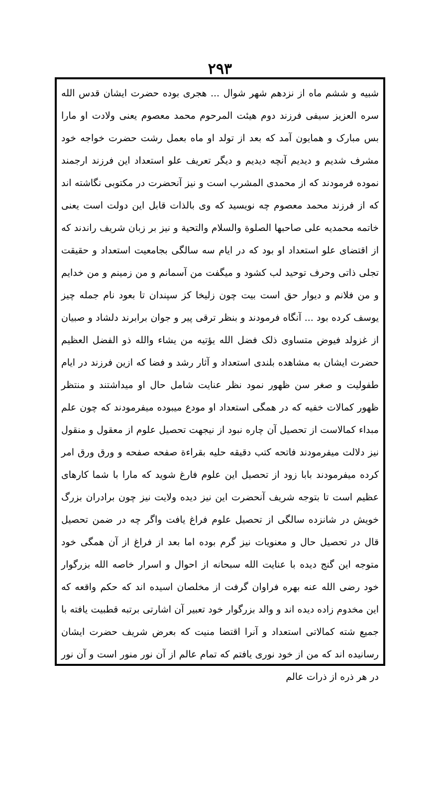۲۹۳
شبیه و ششم ماه از نزدهم شهر شوال ... هجری بوده حضرت ایشان قدس الله سره العزیز سیفی فرزند دوم هیئت المرحوم محمد معصوم یعنی ولادت او مارا بس مبارک و همایون آمد که بعد از تولد او ماه بعمل رشت حضرت خواجه خود مشرف شدیم و دیدیم آنچه دیدیم و دیگر تعریف علو استعداد این فرزند ارجمند نموده فرمودند که از محمدی المشرب است و نیز آنحضرت در مکتوبی نگاشته اند که از فرزند محمد معصوم چه نویسید که وی بالذات قابل این دولت است یعنی خاتمه محمدیه علی صاحبها الصلوة والسلام والتحیة و نیز بر زبان شریف راندند که از اقتضای علو استعداد او بود که در ایام سه سالگی بجامعیت استعداد و حقیقت تجلی ذاتی وحرف توحید لب کشود و میگفت من آسمانم و من زمینم و من خدایم و من فلانم و دیوار حق است بیت چون زلیخا کز سپندان تا بعود نام جمله چیز یوسف کرده بود ... آنگاه فرمودند و بنظر ترقی پیر و جوان برابرند دلشاد و صبیان از غزولد فیوض متساوی ذلک فضل الله یؤتیه من یشاء والله ذو الفضل العظیم حضرت ایشان به مشاهده بلندی استعداد و آثار رشد و فضا که ازین فرزند در ایام طفولیت و صغر سن ظهور نمود نظر عنایت شامل حال او میداشتند و منتظر ظهور کمالات خفیه که در همگی استعداد او مودع میبوده میفرمودند که چون علم مبداء کمالاست از تحصیل آن چاره نبود از نیجهت تحصیل علوم از معقول و منقول نیز دلالت میفرمودند فاتحه کتب دقیقه حلیه بقراءة صفحه صفحه و ورق ورق امر کرده میفرمودند بابا زود از تحصیل این علوم فارغ شوید که مارا با شما کارهای عظیم است تا بتوجه شریف آنحضرت این نیز دیده ولایت نیز چون برادران بزرگ خویش در شانزده سالگی از تحصیل علوم فراغ یافت واگر چه در ضمن تحصیل قال در تحصیل حال و معنویات نیز گرم بوده اما بعد از فراغ از آن همگی خود متوجه این گنج دیده با عنایت الله سبحانه از احوال و اسرار خاصه الله بزرگوار خود رضی الله عنه بهره فراوان گرفت از مخلصان اسیده اند که حکم واقعه که این مخدوم زاده دیده اند و والد بزرگوار خود تعبیر آن اشارتی برتبه قطبیت یافته با جمیع شته کمالاتی استعداد و آنرا اقتضا منیت که بعرض شریف حضرت ایشان رسانیده اند که من از خود نوری یافتم که تمام عالم از آن نور منور است و آن نور در هر ذره از ذرات عالم